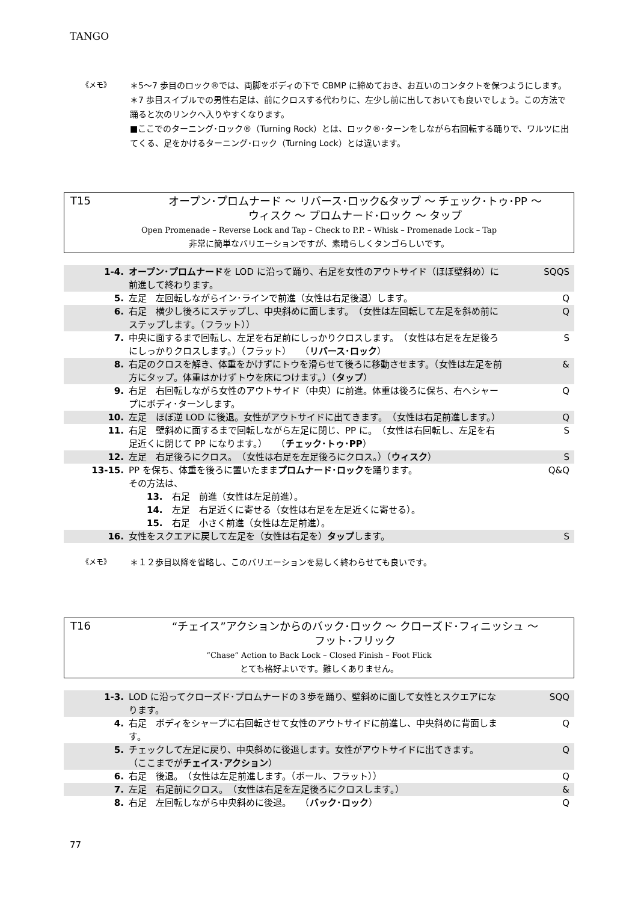TANGO
《メモ》
＊5〜7 歩目のロック®では、両脚をボディの下で CBMP に締めておき、お互いのコンタクトを保つようにします。
＊7 歩目スイブルでの男性右足は、前にクロスする代わりに、左少し前に出しておいても良いでしょう。この方法で踊ると次のリンクへ入りやすくなります。
■ここでのターニング･ロック®（Turning Rock）とは、ロック®･ターンをしながら右回転する踊りで、ワルツに出てくる、足をかけるターニング･ロック（Turning Lock）とは違います。
T15
オープン･プロムナード 〜 リバース･ロック&タップ 〜 チェック･トゥ･PP 〜
ウィスク 〜 プロムナード･ロック 〜 タップ
Open Promenade – Reverse Lock and Tap – Check to P.P. – Whisk – Promenade Lock – Tap
非常に簡単なバリエーションですが、素晴らしくタンゴらしいです。
| 1-4. | オープン･プロムナード を LOD に沿って踊り、右足を女性のアウトサイド（ほぼ壁斜め）に前進して終わります。 | SQQS |
| 5. | 左足 左回転しながらイン･ラインで前進（女性は右足後退）します。 | Q |
| 6. | 右足 横少し後ろにステップし、中央斜めに面します。 （女性は左回転して左足を斜め前にステップします。（フラット）） | Q |
| 7. | 中央に面するまで回転し、左足を右足前にしっかりクロスします。 （女性は右足を左足後ろにしっかりクロスします。）（フラット） （ リバース･ロック ） | S |
| 8. | 右足のクロスを解き、体重をかけずにトウを滑らせて後ろに移動させます。（女性は左足を前方にタップ。体重はかけずトウを床につけます。）（ タップ ） | & |
| 9. | 右足 右回転しながら女性のアウトサイド（中央）に前進。体重は後ろに保ち、右へシャープにボディ･ターンします。 | Q |
| 10. | 左足 ほぼ逆 LOD に後退。女性がアウトサイドに出てきます。 （女性は右足前進します。） | Q |
| 11. | 右足 壁斜めに面するまで回転しながら左足に閉じ、PP に。 （女性は右回転し、左足を右足近くに閉じて PP になります。） （ チェック･トゥ･PP ） | S |
| 12. | 左足 右足後ろにクロス。 （女性は右足を左足後ろにクロス。）（ ウィスク ） | S |
| 13-15. | PP を保ち、体重を後ろに置いたまま プロムナード･ロック を踊ります。 その方法は、 13. 右足 前進（女性は左足前進）。 14. 左足 右足近くに寄せる（女性は右足を左足近くに寄せる）。 15. 右足 小さく前進（女性は左足前進）。 | Q&Q |
| 16. | 女性をスクエアに戻して左足を（女性は右足を） タップ します。 | S |
《メモ》
＊１２歩目以降を省略し、このバリエーションを易しく終わらせても良いです。
T16
“チェイス”アクションからのバック･ロック 〜 クローズド･フィニッシュ 〜
フット･フリック
“Chase” Action to Back Lock – Closed Finish – Foot Flick
とても格好よいです。難しくありません。
| 1-3. | LOD に沿ってクローズド･プロムナードの３歩を踊り、壁斜めに面して女性とスクエアになります。 | SQQ |
| 4. | 右足 ボディをシャープに右回転させて女性のアウトサイドに前進し、中央斜めに背面します。 | Q |
| 5. | チェックして左足に戻り、中央斜めに後退します。女性がアウトサイドに出てきます。 （ここまでが チェイス･アクション ） | Q |
| 6. | 右足 後退。 （女性は左足前進します。（ボール、フラット）） | Q |
| 7. | 左足 右足前にクロス。 （女性は右足を左足後ろにクロスします。） | & |
| 8. | 右足 左回転しながら中央斜めに後退。 （ バック･ロック ） | Q |
77